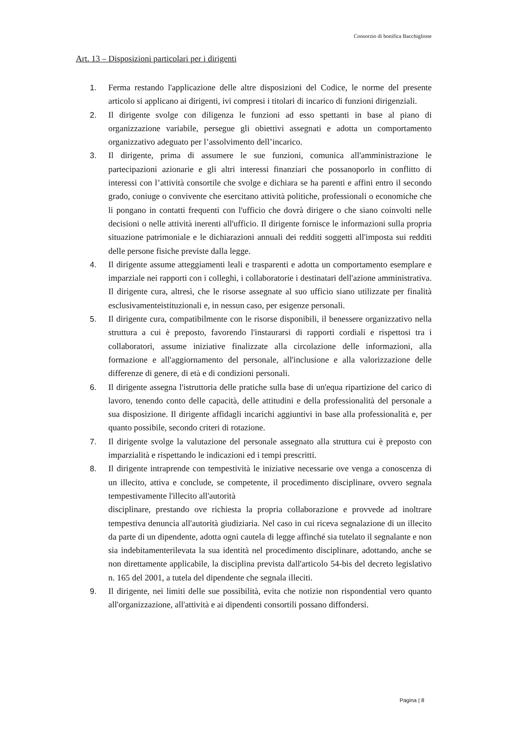Consorzio di bonifica Bacchiglione
Art. 13 – Disposizioni particolari per i dirigenti
1. Ferma restando l'applicazione delle altre disposizioni del Codice, le norme del presente articolo si applicano ai dirigenti, ivi compresi i titolari di incarico di funzioni dirigenziali.
2. Il dirigente svolge con diligenza le funzioni ad esso spettanti in base al piano di organizzazione variabile, persegue gli obiettivi assegnati e adotta un comportamento organizzativo adeguato per l’assolvimento dell’incarico.
3. Il dirigente, prima di assumere le sue funzioni, comunica all'amministrazione le partecipazioni azionarie e gli altri interessi finanziari che possanoporlo in conflitto di interessi con l’attività consortile che svolge e dichiara se ha parenti e affini entro il secondo grado, coniuge o convivente che esercitano attività politiche, professionali o economiche che li pongano in contatti frequenti con l'ufficio che dovrà dirigere o che siano coinvolti nelle decisioni o nelle attività inerenti all'ufficio. Il dirigente fornisce le informazioni sulla propria situazione patrimoniale e le dichiarazioni annuali dei redditi soggetti all'imposta sui redditi delle persone fisiche previste dalla legge.
4. Il dirigente assume atteggiamenti leali e trasparenti e adotta un comportamento esemplare e imparziale nei rapporti con i colleghi, i collaboratorie i destinatari dell'azione amministrativa. Il dirigente cura, altresì, che le risorse assegnate al suo ufficio siano utilizzate per finalità esclusivamenteistituzionali e, in nessun caso, per esigenze personali.
5. Il dirigente cura, compatibilmente con le risorse disponibili, il benessere organizzativo nella struttura a cui è preposto, favorendo l'instaurarsi di rapporti cordiali e rispettosi tra i collaboratori, assume iniziative finalizzate alla circolazione delle informazioni, alla formazione e all'aggiornamento del personale, all'inclusione e alla valorizzazione delle differenze di genere, di età e di condizioni personali.
6. Il dirigente assegna l'istruttoria delle pratiche sulla base di un'equa ripartizione del carico di lavoro, tenendo conto delle capacità, delle attitudini e della professionalità del personale a sua disposizione. Il dirigente affidagli incarichi aggiuntivi in base alla professionalità e, per quanto possibile, secondo criteri di rotazione.
7. Il dirigente svolge la valutazione del personale assegnato alla struttura cui è preposto con imparzialità e rispettando le indicazioni ed i tempi prescritti.
8. Il dirigente intraprende con tempestività le iniziative necessarie ove venga a conoscenza di un illecito, attiva e conclude, se competente, il procedimento disciplinare, ovvero segnala tempestivamente l'illecito all'autorità
disciplinare, prestando ove richiesta la propria collaborazione e provvede ad inoltrare tempestiva denuncia all'autorità giudiziaria. Nel caso in cui riceva segnalazione di un illecito da parte di un dipendente, adotta ogni cautela di legge affinché sia tutelato il segnalante e non sia indebitamenterilevata la sua identità nel procedimento disciplinare, adottando, anche se non direttamente applicabile, la disciplina prevista dall'articolo 54-bis del decreto legislativo n. 165 del 2001, a tutela del dipendente che segnala illeciti.
9. Il dirigente, nei limiti delle sue possibilità, evita che notizie non rispondential vero quanto all'organizzazione, all'attività e ai dipendenti consortili possano diffondersi.
Pagina | 8